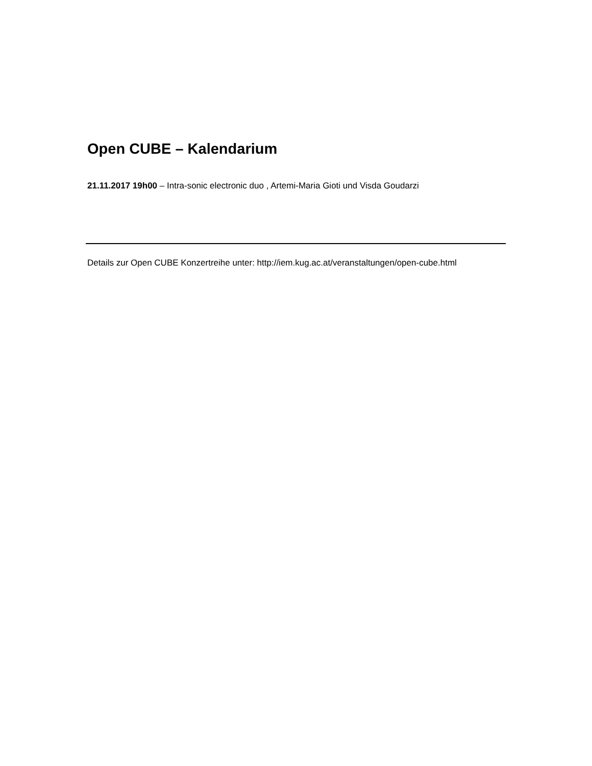Open CUBE – Kalendarium
21.11.2017 19h00 – Intra-sonic electronic duo , Artemi-Maria Gioti und Visda Goudarzi
Details zur Open CUBE Konzertreihe unter: http://iem.kug.ac.at/veranstaltungen/open-cube.html